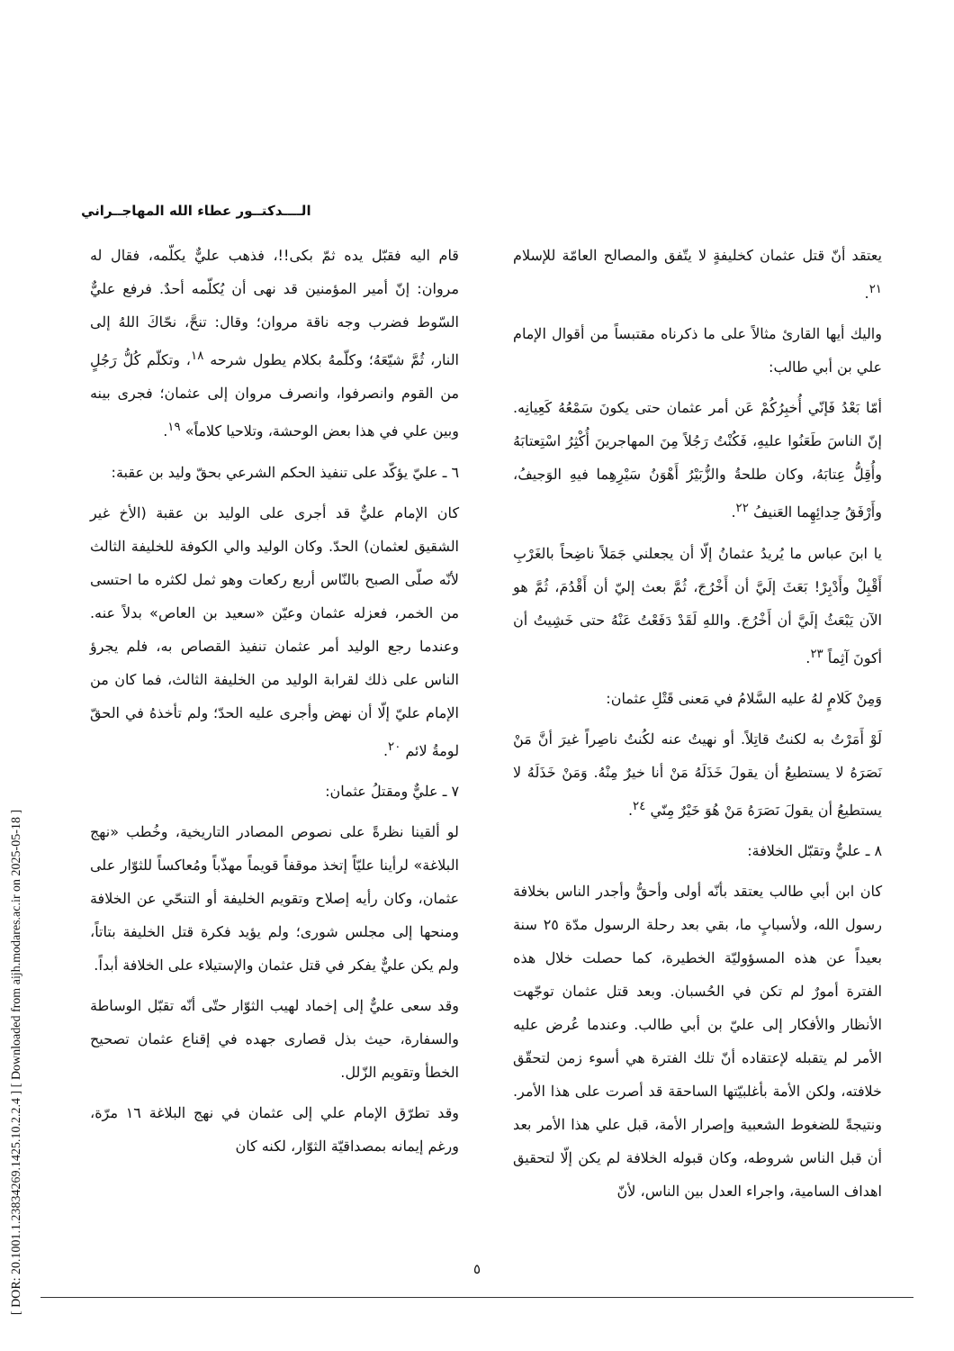[ DOR: 20.1001.1.23834269.1425.10.2.2.4 ] [ Downloaded from aijh.modares.ac.ir on 2025-05-18 ]
الــــدكتــور عطاء الله المهاجــراني
قام اليه فقبّل يده ثمّ بكى!!، فذهب عليٌّ يكلّمه، فقال له مروان: إنّ أمير المؤمنين قد نهى أن يُكلّمه أحدٌ. فرفع عليٌّ السّوط فضرب وجه ناقة مروان؛ وقال: تنحَّ، نحّاكَ اللهُ إلى النار، ثُمَّ شيّعَهُ؛ وكلّمهُ بكلام يطول شرحه <sup>١٨</sup>، وتكلّم كُلُّ رَجُلٍ من القوم وانصرفوا، وانصرف مروان إلى عثمان؛ فجرى بينه وبين علي في هذا بعض الوحشة، وتلاحيا كلاماً» <sup>١٩</sup>.
٦ ـ عليّ يؤكّد على تنفيذ الحكم الشرعي بحقّ وليد بن عقبة:
كان الإمام عليٌّ قد أجرى على الوليد بن عقبة (الأخ غير الشقيق لعثمان) الحدّ. وكان الوليد والي الكوفة للخليفة الثالث لأنّه صلّى الصبح بالنّاس أربع ركعات وهو ثمل لكثره ما احتسى من الخمر، فعزله عثمان وعيّن «سعيد بن العاص» بدلاً عنه. وعندما رجع الوليد أمر عثمان تنفيذ القصاص به، فلم يجرؤ الناس على ذلك لقرابة الوليد من الخليفة الثالث، فما كان من الإمام عليّ إلّا أن نهض وأجرى عليه الحدّ؛ ولم تأخذهُ في الحقّ لومةُ لائم <sup>٢٠</sup>.
٧ ـ عليٌّ ومقتلُ عثمان:
لو ألقينا نظرةً على نصوص المصادر التاريخية، وخُطب «نهج البلاغة» لرأينا عليّاً إتخذ موقفاً قويماً مهذّباً ومُعاكساً للثوّار على عثمان، وكان رأيه إصلاح وتقويم الخليفة أو التنحّي عن الخلافة ومنحها إلى مجلس شورى؛ ولم يؤيد فكرة قتل الخليفة بتاتاً، ولم يكن عليٌّ يفكر في قتل عثمان والإستيلاء على الخلافة أبداً.
وقد سعى عليٌّ إلى إخماد لهيب الثوّار حتّى أنّه تقبّل الوساطة والسفارة، حيث بذل قصارى جهده في إقناع عثمان تصحيح الخطأ وتقويم الزّلل.
وقد تطرّق الإمام علي إلى عثمان في نهج البلاغة ١٦ مرّة، ورغم إيمانه بمصداقيّة الثوّار، لكنه كان
يعتقد أنّ قتل عثمان كخليفةٍ لا يتّفق والمصالح العامّة للإسلام <sup>٢١</sup>.
واليك أيها القارئ مثالاً على ما ذكرناه مقتبساً من أقوال الإمام علي بن أبي طالب:
أمّا بَعْدُ فَإنّي أُخبِرُكُمْ عَن أمر عثمان حتى يكونَ سَمْعُهُ كَعِيانِه. إنّ الناسَ طَعَنُوا عليهِ، فَكُنْتُ رَجُلاً مِنَ المهاجرينَ أُكْثِرُ اسْتِعتابَهُ وأُقِلُّ عِتابَهُ، وكان طلحةُ والزُّبَيْرُ أَهْوَنُ سَيْرِهِما فيهِ الوَجيفُ، وأَرْفَقُ حِدائِهِما العَنيفُ <sup>٢٢</sup>.
يا ابنَ عباس ما يُريدُ عثمانُ إلّا أن يجعلني جَمَلاً ناضِحاً بالغَرْبِ أَقْبِلْ وأَدْبِرْ! بَعَثَ إلَيَّ أن أَخْرُجَ، ثُمَّ بعث إليّ أن أَقْدُمَ، ثُمَّ هو الآن يَبْعَثُ إلَيَّ أن أَخْرُجَ. واللهِ لَقَدْ دَفَعْتُ عَنْهُ حتى خَشِيتُ أن أكونَ آثِماً <sup>٢٣</sup>.
وَمِنْ كَلامٍ لهُ عليه السَّلامُ في مَعنى قَتْلِ عثمان:
لَوْ أَمَرْتُ به لكنتُ قاتِلاً. أو نهيتُ عنه لكُنتُ ناصِراً غيرَ أنَّ مَنْ نَصَرَهُ لا يستطيعُ أن يقولَ خَذَلَهُ مَنْ أنا خيرٌ مِنْهُ. وَمَنْ خَذَلَهُ لا يستطيعُ أن يقولَ نَصَرَهُ مَنْ هُوَ خَيْرٌ مِنّي <sup>٢٤</sup>.
٨ ـ عليٌّ وتقبّل الخلافة:
كان ابن أبي طالب يعتقد بأنّه أولى وأحقُّ وأجدر الناس بخلافة رسول الله، ولأسبابٍ ما، بقي بعد رحلة الرسول مدّة ٢٥ سنة بعيداً عن هذه المسؤوليّة الخطيرة، كما حصلت خلال هذه الفترة أمورٌ لم تكن في الحُسبان. وبعد قتل عثمان توجّهت الأنظار والأفكار إلى عليّ بن أبي طالب. وعندما عُرض عليه الأمر لم يتقبله لإعتقاده أنّ تلك الفترة هي أسوء زمن لتحقّق خلافته، ولكن الأمة بأغلبيّتها الساحقة قد أصرت على هذا الأمر. ونتيجةً للضغوط الشعبية وإصرار الأمة، قبل علي هذا الأمر بعد أن قبل الناس شروطه، وكان قبوله الخلافة لم يكن إلّا لتحقيق اهداف السامية، واجراء العدل بين الناس، لأنّ
٥